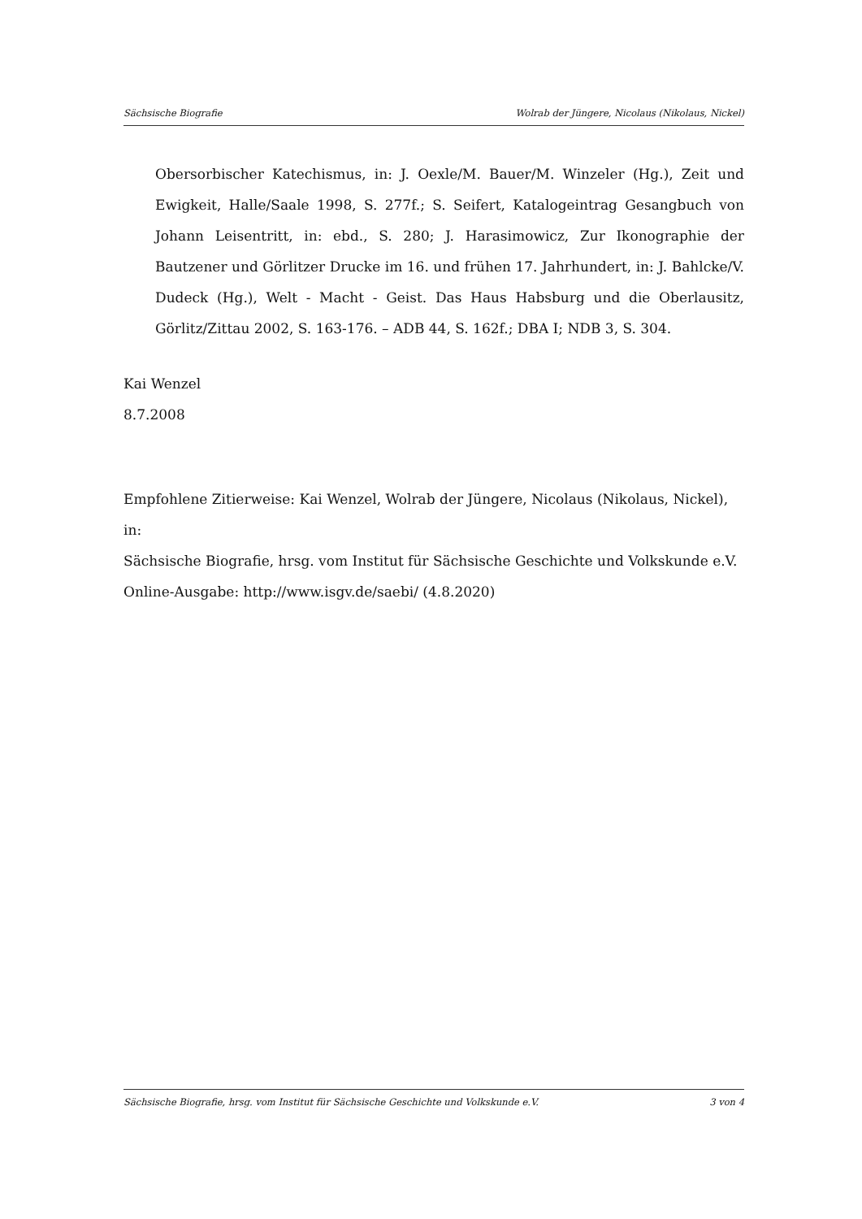Sächsische Biografie Wolrab der Jüngere, Nicolaus (Nikolaus, Nickel)
Obersorbischer Katechismus, in: J. Oexle/M. Bauer/M. Winzeler (Hg.), Zeit und Ewigkeit, Halle/Saale 1998, S. 277f.; S. Seifert, Katalogeintrag Gesangbuch von Johann Leisentritt, in: ebd., S. 280; J. Harasimowicz, Zur Ikonographie der Bautzener und Görlitzer Drucke im 16. und frühen 17. Jahrhundert, in: J. Bahlcke/V. Dudeck (Hg.), Welt - Macht - Geist. Das Haus Habsburg und die Oberlausitz, Görlitz/Zittau 2002, S. 163-176. – ADB 44, S. 162f.; DBA I; NDB 3, S. 304.
Kai Wenzel
8.7.2008
Empfohlene Zitierweise: Kai Wenzel, Wolrab der Jüngere, Nicolaus (Nikolaus, Nickel), in:
Sächsische Biografie, hrsg. vom Institut für Sächsische Geschichte und Volkskunde e.V.
Online-Ausgabe: http://www.isgv.de/saebi/ (4.8.2020)
Sächsische Biografie, hrsg. vom Institut für Sächsische Geschichte und Volkskunde e.V. 3 von 4